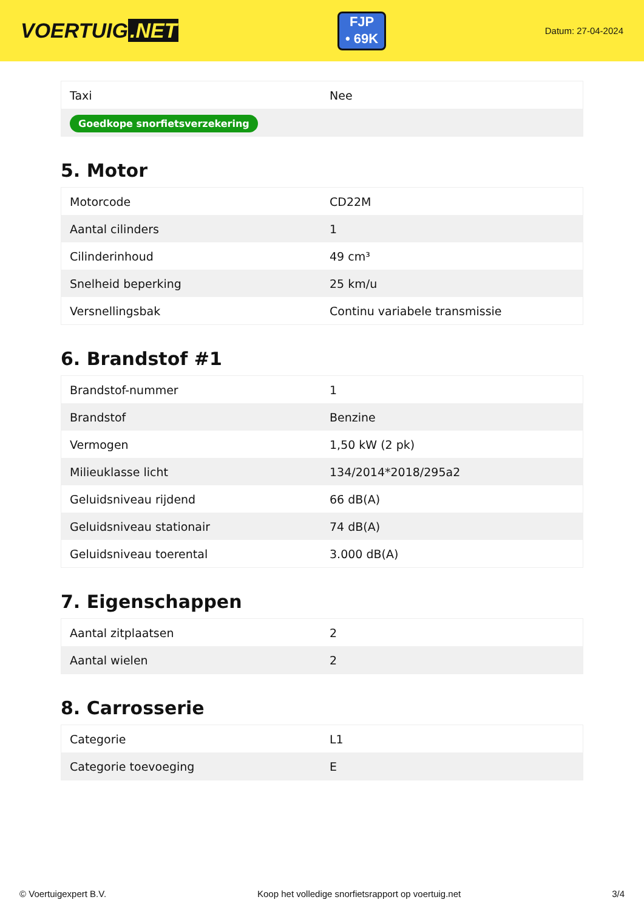VOERTUIG.NET
FJP
• 69K
Datum: 27-04-2024
| Taxi | Nee |
| Goedkope snorfietsverzekering | |
5. Motor
| Motorcode | CD22M |
| Aantal cilinders | 1 |
| Cilinderinhoud | 49 cm³ |
| Snelheid beperking | 25 km/u |
| Versnellingsbak | Continu variabele transmissie |
6. Brandstof #1
| Brandstof-nummer | 1 |
| Brandstof | Benzine |
| Vermogen | 1,50 kW (2 pk) |
| Milieuklasse licht | 134/2014*2018/295a2 |
| Geluidsniveau rijdend | 66 dB(A) |
| Geluidsniveau stationair | 74 dB(A) |
| Geluidsniveau toerental | 3.000 dB(A) |
7. Eigenschappen
| Aantal zitplaatsen | 2 |
| Aantal wielen | 2 |
8. Carrosserie
| Categorie | L1 |
| Categorie toevoeging | E |
© Voertuigexpert B.V. Koop het volledige snorfietsrapport op voertuig.net 3/4